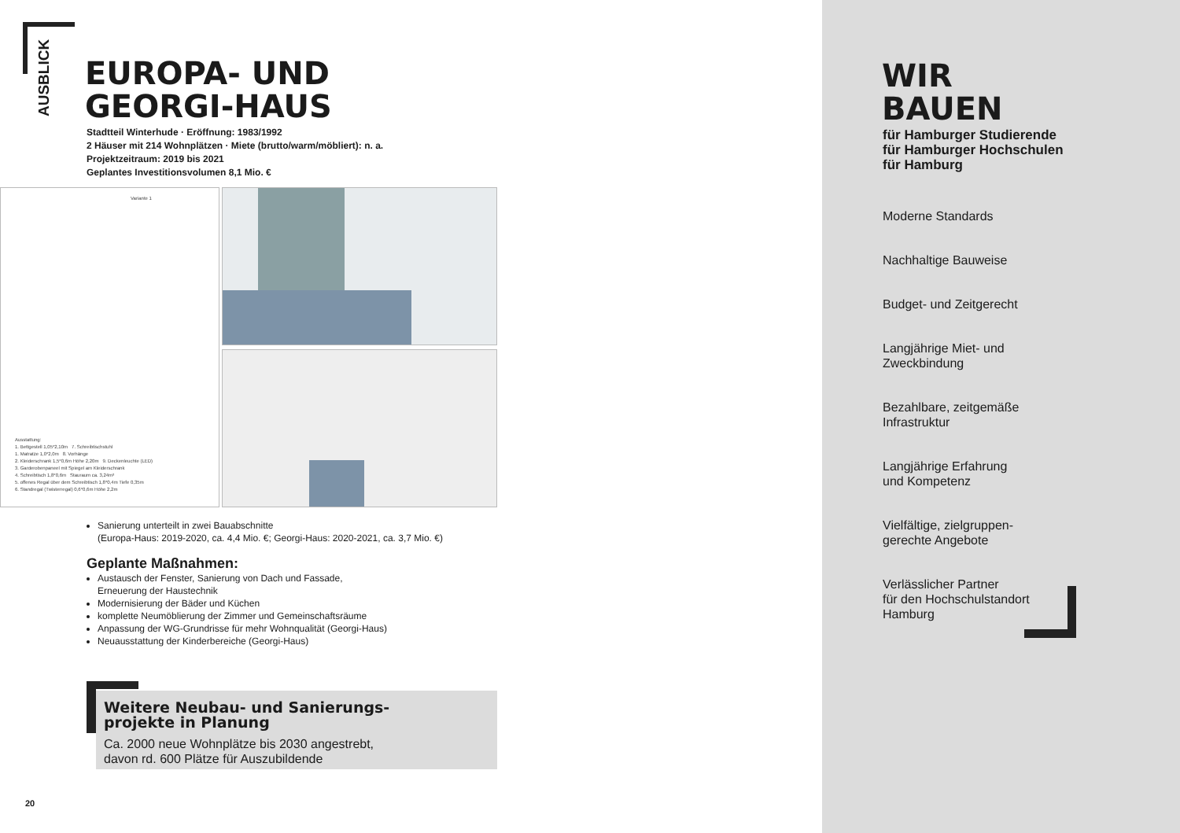AUSBLICK
EUROPA- UND
GEORGI-HAUS
Stadtteil Winterhude · Eröffnung: 1983/1992
2 Häuser mit 214 Wohnplätzen · Miete (brutto/warm/möbliert): n. a.
Projektzeitraum: 2019 bis 2021
Geplantes Investitionsvolumen 8,1 Mio. €
Variante 1
Ausstattung:
1. Bettgestell 1,05*2,10m 7. Schreibtischstuhl
1. Matratze 1,0*2,0m 8. Vorhänge
2. Kleiderschrank 1,5*0,6m Höhe 2,20m 9. Deckenleuchte (LED)
3. Garderobenpaneel mit Spiegel am Kleiderschrank
4. Schreibtisch 1,8*0,6m Stauraum ca. 3,24m³
5. offenes Regal über dem Schreibtisch 1,8*0,4m Tiefe 0,35m
6. Standregal (Twisterregal) 0,6*0,6m Höhe 2,2m
Sanierung unterteilt in zwei Bauabschnitte
(Europa-Haus: 2019-2020, ca. 4,4 Mio. €; Georgi-Haus: 2020-2021, ca. 3,7 Mio. €)
Geplante Maßnahmen:
Austausch der Fenster, Sanierung von Dach und Fassade,
Erneuerung der Haustechnik
Modernisierung der Bäder und Küchen
komplette Neumöblierung der Zimmer und Gemeinschaftsräume
Anpassung der WG-Grundrisse für mehr Wohnqualität (Georgi-Haus)
Neuausstattung der Kinderbereiche (Georgi-Haus)
Weitere Neubau- und Sanierungs-
projekte in Planung
Ca. 2000 neue Wohnplätze bis 2030 angestrebt,
davon rd. 600 Plätze für Auszubildende
20
WIR
BAUEN
für Hamburger Studierende
für Hamburger Hochschulen
für Hamburg
Moderne Standards
Nachhaltige Bauweise
Budget- und Zeitgerecht
Langjährige Miet- und
Zweckbindung
Bezahlbare, zeitgemäße
Infrastruktur
Langjährige Erfahrung
und Kompetenz
Vielfältige, zielgruppen-
gerechte Angebote
Verlässlicher Partner
für den Hochschulstandort
Hamburg